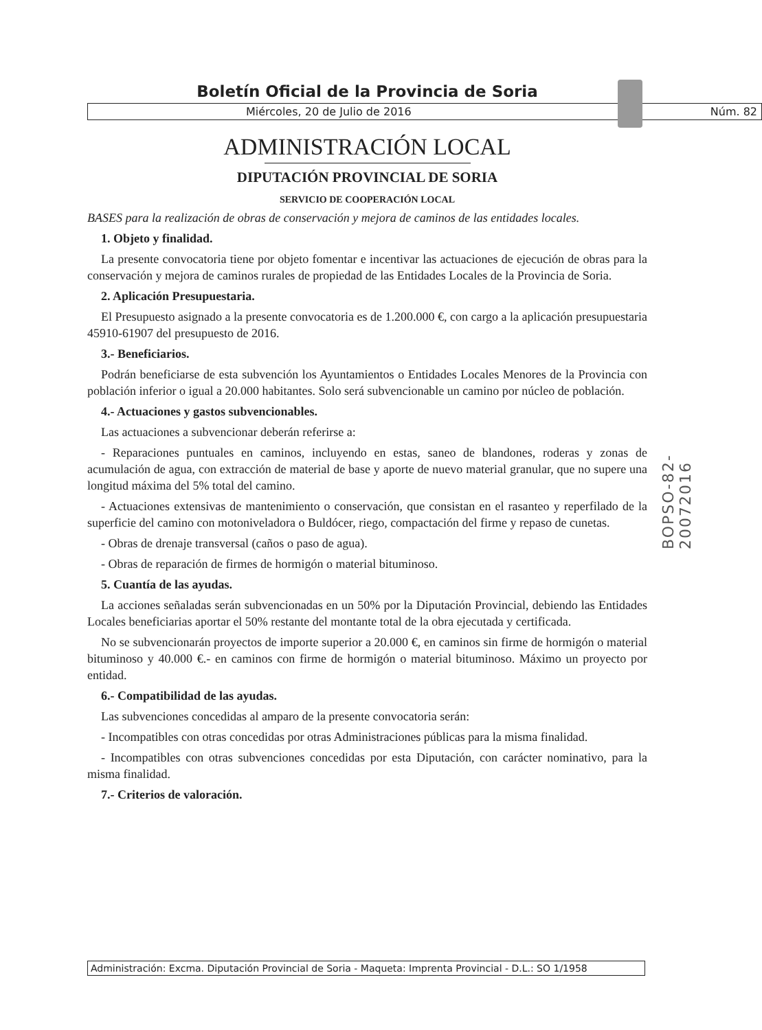Boletín Oficial de la Provincia de Soria
Miércoles, 20 de Julio de 2016 Núm. 82
ADMINISTRACIÓN LOCAL
DIPUTACIÓN PROVINCIAL DE SORIA
SERVICIO DE COOPERACIÓN LOCAL
BASES para la realización de obras de conservación y mejora de caminos de las entidades locales.
1. Objeto y finalidad.
La presente convocatoria tiene por objeto fomentar e incentivar las actuaciones de ejecución de obras para la conservación y mejora de caminos rurales de propiedad de las Entidades Locales de la Provincia de Soria.
2. Aplicación Presupuestaria.
El Presupuesto asignado a la presente convocatoria es de 1.200.000 €, con cargo a la aplicación presupuestaria 45910-61907 del presupuesto de 2016.
3.- Beneficiarios.
Podrán beneficiarse de esta subvención los Ayuntamientos o Entidades Locales Menores de la Provincia con población inferior o igual a 20.000 habitantes. Solo será subvencionable un camino por núcleo de población.
4.- Actuaciones y gastos subvencionables.
Las actuaciones a subvencionar deberán referirse a:
- Reparaciones puntuales en caminos, incluyendo en estas, saneo de blandones, roderas y zonas de acumulación de agua, con extracción de material de base y aporte de nuevo material granular, que no supere una longitud máxima del 5% total del camino.
- Actuaciones extensivas de mantenimiento o conservación, que consistan en el rasanteo y reperfilado de la superficie del camino con motoniveladora o Buldócer, riego, compactación del firme y repaso de cunetas.
- Obras de drenaje transversal (caños o paso de agua).
- Obras de reparación de firmes de hormigón o material bituminoso.
5. Cuantía de las ayudas.
La acciones señaladas serán subvencionadas en un 50% por la Diputación Provincial, debiendo las Entidades Locales beneficiarias aportar el 50% restante del montante total de la obra ejecutada y certificada.
No se subvencionarán proyectos de importe superior a 20.000 €, en caminos sin firme de hormigón o material bituminoso y 40.000 €.- en caminos con firme de hormigón o material bituminoso. Máximo un proyecto por entidad.
6.- Compatibilidad de las ayudas.
Las subvenciones concedidas al amparo de la presente convocatoria serán:
- Incompatibles con otras concedidas por otras Administraciones públicas para la misma finalidad.
- Incompatibles con otras subvenciones concedidas por esta Diputación, con carácter nominativo, para la misma finalidad.
7.- Criterios de valoración.
BOPSO-82-20072016
Administración: Excma. Diputación Provincial de Soria - Maqueta: Imprenta Provincial - D.L.: SO 1/1958